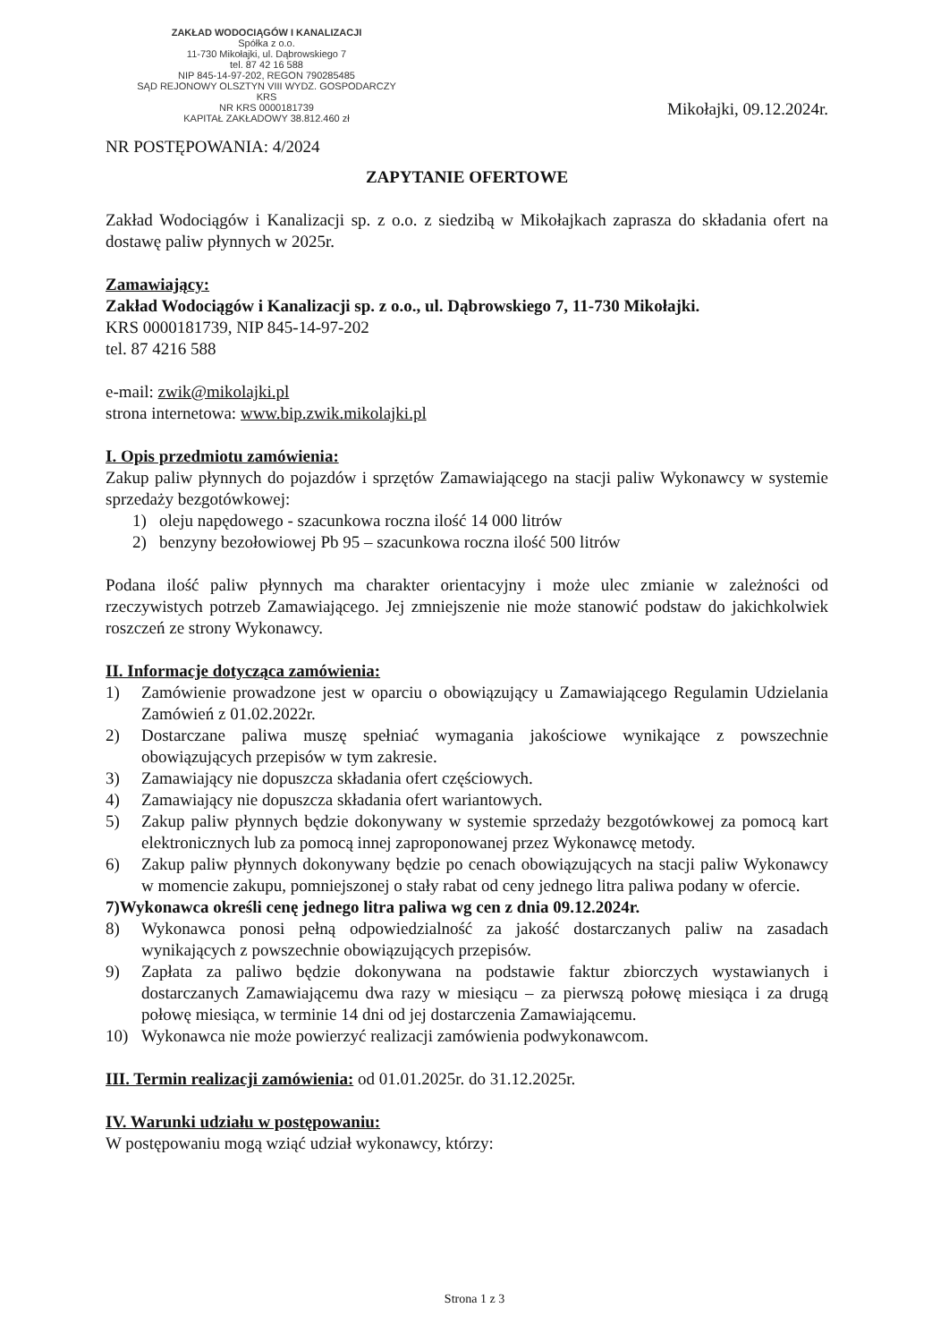ZAKŁAD WODOCIĄGÓW I KANALIZACJI
Spółka z o.o.
11-730 Mikołajki, ul. Dąbrowskiego 7
tel. 87 42 16 588
NIP 845-14-97-202, REGON 790285485
SĄD REJONOWY OLSZTYN VIII WYDZ. GOSPODARCZY KRS
NR KRS 0000181739
KAPITAŁ ZAKŁADOWY 38.812.460 zł
Mikołajki, 09.12.2024r.
NR POSTĘPOWANIA: 4/2024
ZAPYTANIE OFERTOWE
Zakład Wodociągów i Kanalizacji sp. z o.o. z siedzibą w Mikołajkach zaprasza do składania ofert na dostawę paliw płynnych w 2025r.
Zamawiający:
Zakład Wodociągów i Kanalizacji sp. z o.o., ul. Dąbrowskiego 7, 11-730 Mikołajki.
KRS 0000181739, NIP 845-14-97-202
tel. 87 4216 588
e-mail: zwik@mikolajki.pl
strona internetowa: www.bip.zwik.mikolajki.pl
I. Opis przedmiotu zamówienia:
Zakup paliw płynnych do pojazdów i sprzętów Zamawiającego na stacji paliw Wykonawcy w systemie sprzedaży bezgotówkowej:
1) oleju napędowego - szacunkowa roczna ilość 14 000 litrów
2) benzyny bezołowiowej Pb 95 – szacunkowa roczna ilość 500 litrów
Podana ilość paliw płynnych ma charakter orientacyjny i może ulec zmianie w zależności od rzeczywistych potrzeb Zamawiającego. Jej zmniejszenie nie może stanowić podstaw do jakichkolwiek roszczeń ze strony Wykonawcy.
II. Informacje dotycząca zamówienia:
1) Zamówienie prowadzone jest w oparciu o obowiązujący u Zamawiającego Regulamin Udzielania Zamówień z 01.02.2022r.
2) Dostarczane paliwa muszę spełniać wymagania jakościowe wynikające z powszechnie obowiązujących przepisów w tym zakresie.
3) Zamawiający nie dopuszcza składania ofert częściowych.
4) Zamawiający nie dopuszcza składania ofert wariantowych.
5) Zakup paliw płynnych będzie dokonywany w systemie sprzedaży bezgotówkowej za pomocą kart elektronicznych lub za pomocą innej zaproponowanej przez Wykonawcę metody.
6) Zakup paliw płynnych dokonywany będzie po cenach obowiązujących na stacji paliw Wykonawcy w momencie zakupu, pomniejszonej o stały rabat od ceny jednego litra paliwa podany w ofercie.
7) Wykonawca określi cenę jednego litra paliwa wg cen z dnia 09.12.2024r.
8) Wykonawca ponosi pełną odpowiedzialność za jakość dostarczanych paliw na zasadach wynikających z powszechnie obowiązujących przepisów.
9) Zapłata za paliwo będzie dokonywana na podstawie faktur zbiorczych wystawianych i dostarczanych Zamawiającemu dwa razy w miesiącu – za pierwszą połowę miesiąca i za drugą połowę miesiąca, w terminie 14 dni od jej dostarczenia Zamawiającemu.
10) Wykonawca nie może powierzyć realizacji zamówienia podwykonawcom.
III. Termin realizacji zamówienia: od 01.01.2025r. do 31.12.2025r.
IV. Warunki udziału w postępowaniu:
W postępowaniu mogą wziąć udział wykonawcy, którzy:
Strona 1 z 3